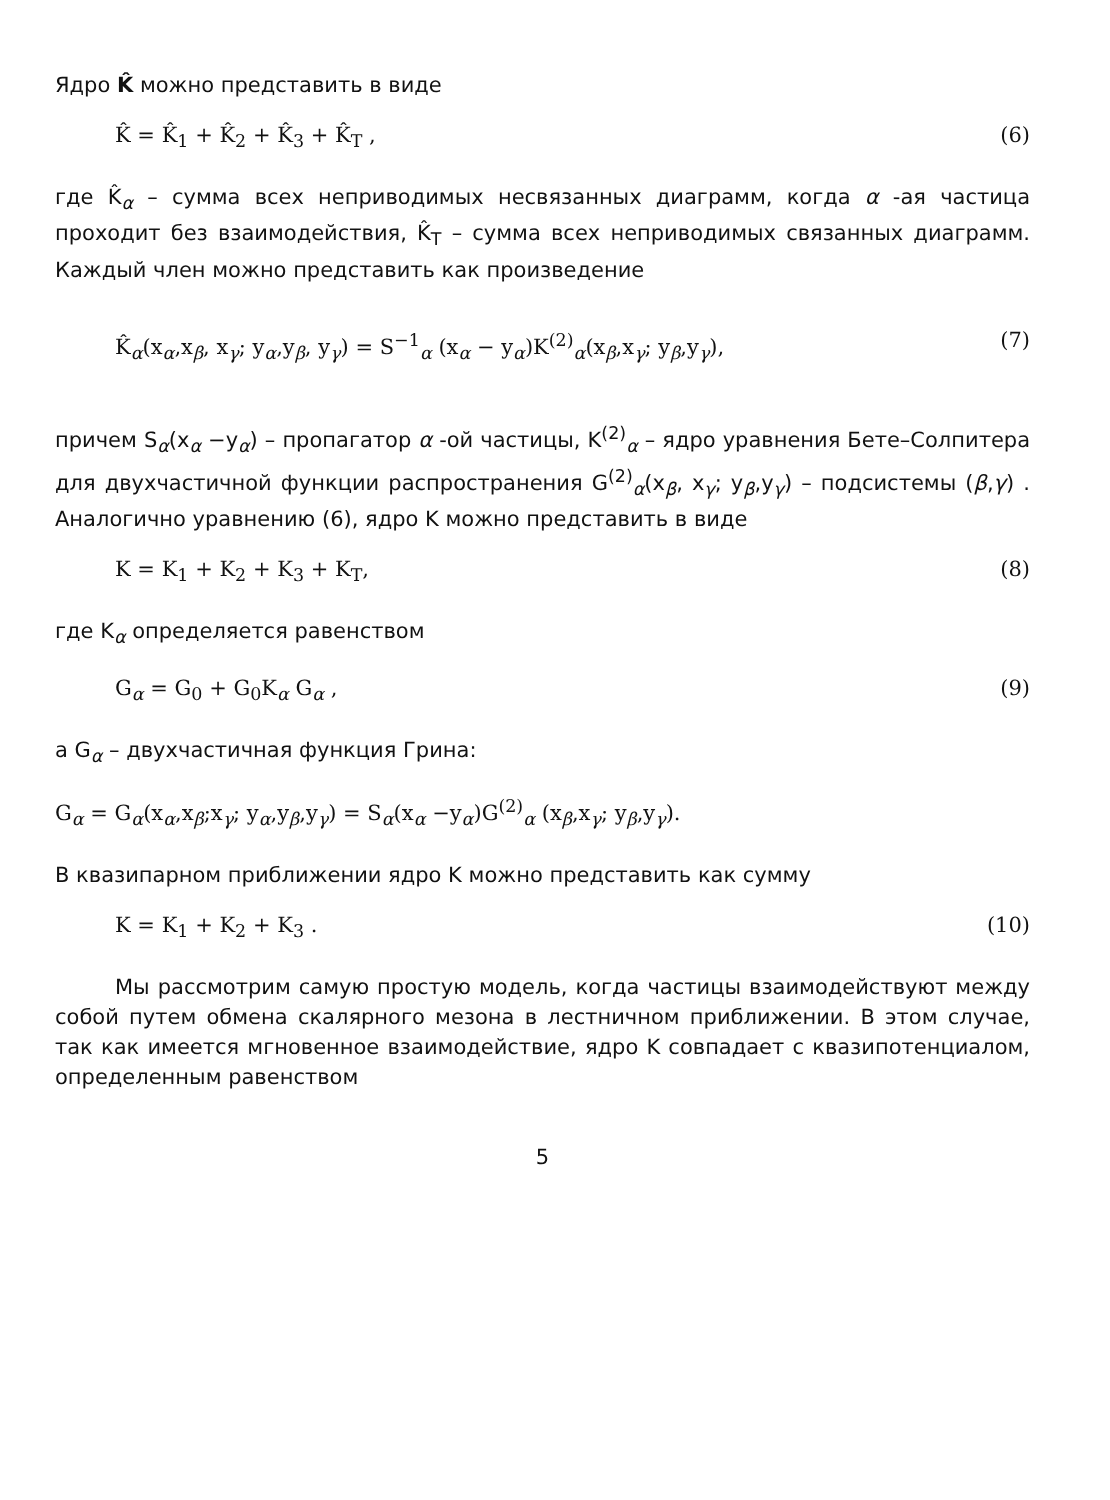Ядро K̂ можно представить в виде
K̂ = K̂<sub>1</sub> + K̂<sub>2</sub> + K̂<sub>3</sub> + K̂<sub>T</sub> , (6)
где K̂<sub>α</sub> – сумма всех неприводимых несвязанных диаграмм, когда α -ая частица проходит без взаимодействия, K̂<sub>T</sub> – сумма всех неприводимых связанных диаграмм. Каждый член можно представить как произведение
K̂<sub>α</sub>(x<sub>α</sub>,x<sub>β</sub>, x<sub>γ</sub>; y<sub>α</sub>,y<sub>β</sub>, y<sub>γ</sub>) = S<sup>−1</sup><sub>α</sub> (x<sub>α</sub> − y<sub>α</sub>)K<sup>(2)</sup><sub>α</sub>(x<sub>β</sub>,x<sub>γ</sub>; y<sub>β</sub>,y<sub>γ</sub>), (7)
причем S<sub>α</sub>(x<sub>α</sub> −y<sub>α</sub>) – пропагатор α -ой частицы, K<sup>(2)</sup><sub>α</sub> – ядро уравнения Бете–Солпитера для двухчастичной функции распространения G<sup>(2)</sup><sub>α</sub>(x<sub>β</sub>, x<sub>γ</sub>; y<sub>β</sub>,y<sub>γ</sub>) – подсистемы (β,γ) . Аналогично уравнению (6), ядро K можно представить в виде
K = K<sub>1</sub> + K<sub>2</sub> + K<sub>3</sub> + K<sub>T</sub>, (8)
где K<sub>α</sub> определяется равенством
G<sub>α</sub> = G<sub>0</sub> + G<sub>0</sub>K<sub>α</sub> G<sub>α</sub> , (9)
а G<sub>α</sub> – двухчастичная функция Грина:
G<sub>α</sub> = G<sub>α</sub>(x<sub>α</sub>,x<sub>β</sub>;x<sub>γ</sub>; y<sub>α</sub>,y<sub>β</sub>,y<sub>γ</sub>) = S<sub>α</sub>(x<sub>α</sub> −y<sub>α</sub>)G<sup>(2)</sup><sub>α</sub> (x<sub>β</sub>,x<sub>γ</sub>; y<sub>β</sub>,y<sub>γ</sub>).
В квазипарном приближении ядро K можно представить как сумму
K = K<sub>1</sub> + K<sub>2</sub> + K<sub>3</sub> . (10)
Мы рассмотрим самую простую модель, когда частицы взаимодействуют между собой путем обмена скалярного мезона в лестничном приближении. В этом случае, так как имеется мгновенное взаимодействие, ядро K совпадает с квазипотенциалом, определенным равенством
5